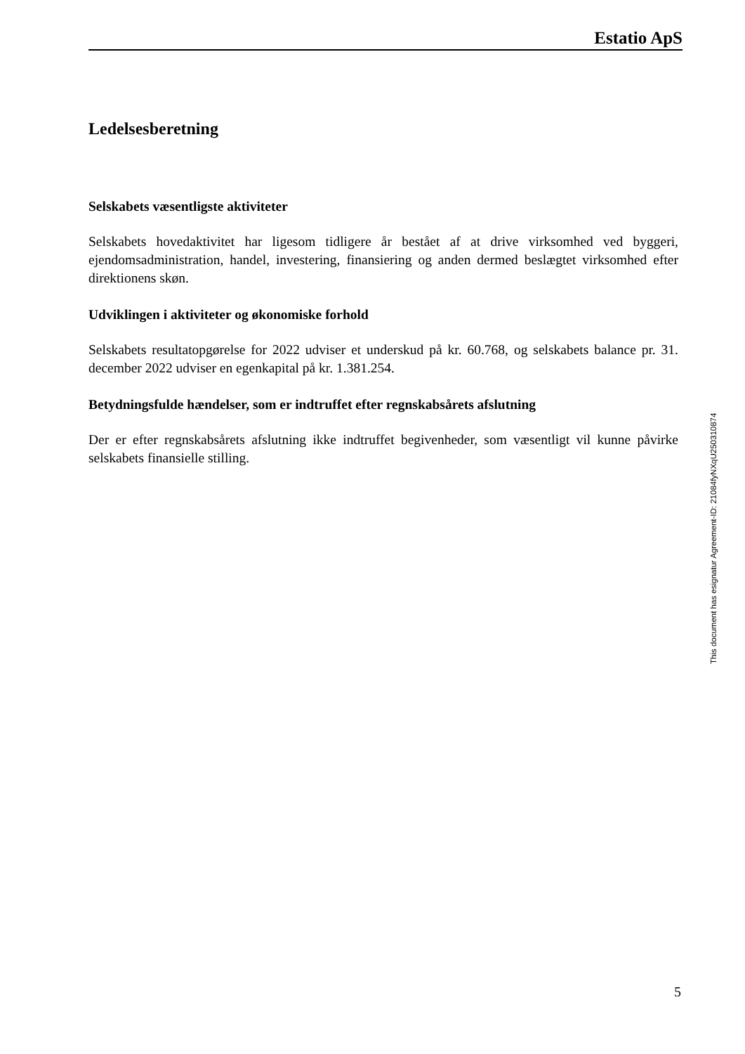Estatio ApS
Ledelsesberetning
Selskabets væsentligste aktiviteter
Selskabets hovedaktivitet har ligesom tidligere år bestået af at drive virksomhed ved byggeri, ejendomsadministration, handel, investering, finansiering og anden dermed beslægtet virksomhed efter direktionens skøn.
Udviklingen i aktiviteter og økonomiske forhold
Selskabets resultatopgørelse for 2022 udviser et underskud på kr. 60.768, og selskabets balance pr. 31. december 2022 udviser en egenkapital på kr. 1.381.254.
Betydningsfulde hændelser, som er indtruffet efter regnskabsårets afslutning
Der er efter regnskabsårets afslutning ikke indtruffet begivenheder, som væsentligt vil kunne påvirke selskabets finansielle stilling.
This document has esignatur Agreement-ID: 21084fyNXqU250310874
5